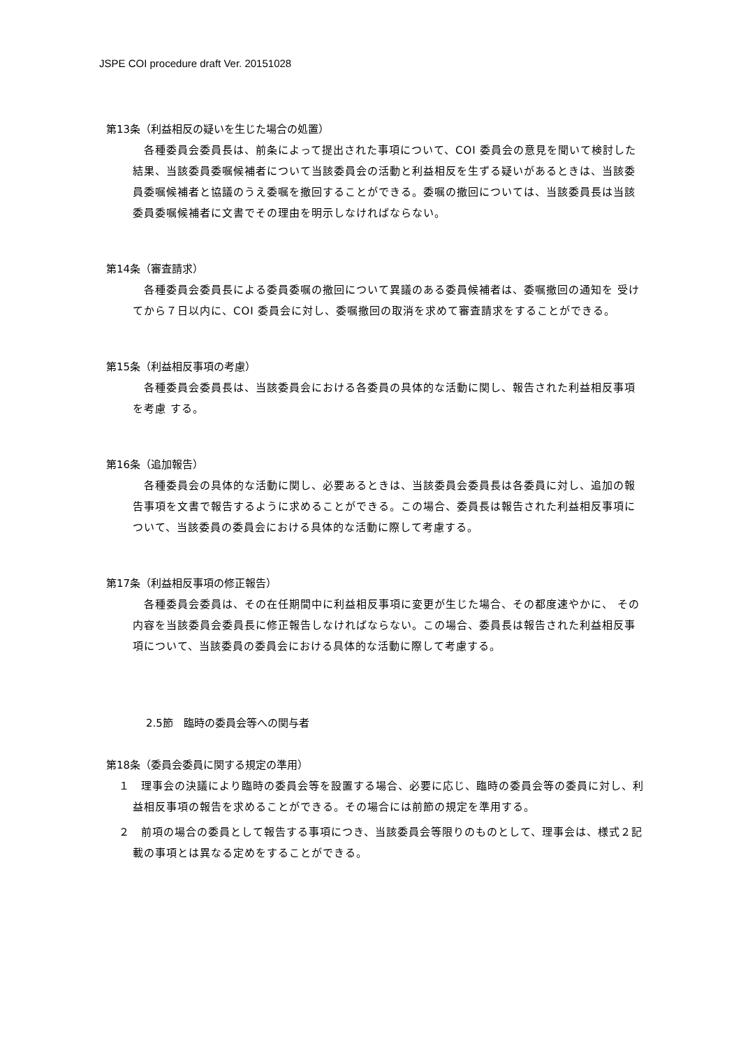JSPE COI procedure draft Ver. 20151028
第13条（利益相反の疑いを生じた場合の処置）
　各種委員会委員長は、前条によって提出された事項について、COI 委員会の意見を聞いて検討した結果、当該委員委嘱候補者について当該委員会の活動と利益相反を生ずる疑いがあるときは、当該委員委嘱候補者と協議のうえ委嘱を撤回することができる。委嘱の撤回については、当該委員長は当該委員委嘱候補者に文書でその理由を明示しなければならない。
第14条（審査請求）
　各種委員会委員長による委員委嘱の撤回について異議のある委員候補者は、委嘱撤回の通知を 受けてから７日以内に、COI 委員会に対し、委嘱撤回の取消を求めて審査請求をすることができる。
第15条（利益相反事項の考慮）
　各種委員会委員長は、当該委員会における各委員の具体的な活動に関し、報告された利益相反事項を考慮 する。
第16条（追加報告）
　各種委員会の具体的な活動に関し、必要あるときは、当該委員会委員長は各委員に対し、追加の報告事項を文書で報告するように求めることができる。この場合、委員長は報告された利益相反事項について、当該委員の委員会における具体的な活動に際して考慮する。
第17条（利益相反事項の修正報告）
　各種委員会委員は、その在任期間中に利益相反事項に変更が生じた場合、その都度速やかに、 その内容を当該委員会委員長に修正報告しなければならない。この場合、委員長は報告された利益相反事項について、当該委員の委員会における具体的な活動に際して考慮する。
2.5節　臨時の委員会等への関与者
第18条（委員会委員に関する規定の準用）
１　理事会の決議により臨時の委員会等を設置する場合、必要に応じ、臨時の委員会等の委員に対し、利益相反事項の報告を求めることができる。その場合には前節の規定を準用する。
２　前項の場合の委員として報告する事項につき、当該委員会等限りのものとして、理事会は、様式２記載の事項とは異なる定めをすることができる。